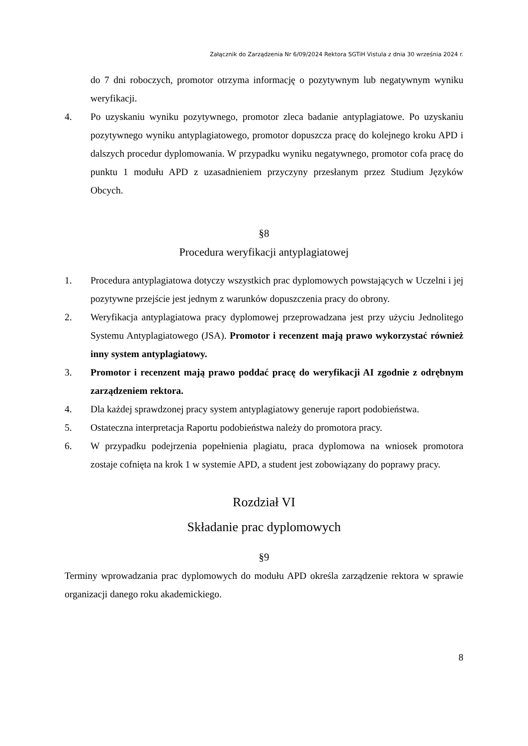Załącznik do Zarządzenia Nr 6/09/2024 Rektora SGTiH Vistula z dnia 30 września 2024 r.
do 7 dni roboczych, promotor otrzyma informację o pozytywnym lub negatywnym wyniku weryfikacji.
4. Po uzyskaniu wyniku pozytywnego, promotor zleca badanie antyplagiatowe. Po uzyskaniu pozytywnego wyniku antyplagiatowego, promotor dopuszcza pracę do kolejnego kroku APD i dalszych procedur dyplomowania. W przypadku wyniku negatywnego, promotor cofa pracę do punktu 1 modułu APD z uzasadnieniem przyczyny przesłanym przez Studium Języków Obcych.
§8
Procedura weryfikacji antyplagiatowej
1. Procedura antyplagiatowa dotyczy wszystkich prac dyplomowych powstających w Uczelni i jej pozytywne przejście jest jednym z warunków dopuszczenia pracy do obrony.
2. Weryfikacja antyplagiatowa pracy dyplomowej przeprowadzana jest przy użyciu Jednolitego Systemu Antyplagiatowego (JSA). Promotor i recenzent mają prawo wykorzystać również inny system antyplagiatowy.
3. Promotor i recenzent mają prawo poddać pracę do weryfikacji AI zgodnie z odrębnym zarządzeniem rektora.
4. Dla każdej sprawdzonej pracy system antyplagiatowy generuje raport podobieństwa.
5. Ostateczna interpretacja Raportu podobieństwa należy do promotora pracy.
6. W przypadku podejrzenia popełnienia plagiatu, praca dyplomowa na wniosek promotora zostaje cofnięta na krok 1 w systemie APD, a student jest zobowiązany do poprawy pracy.
Rozdział VI
Składanie prac dyplomowych
§9
Terminy wprowadzania prac dyplomowych do modułu APD określa zarządzenie rektora w sprawie organizacji danego roku akademickiego.
8